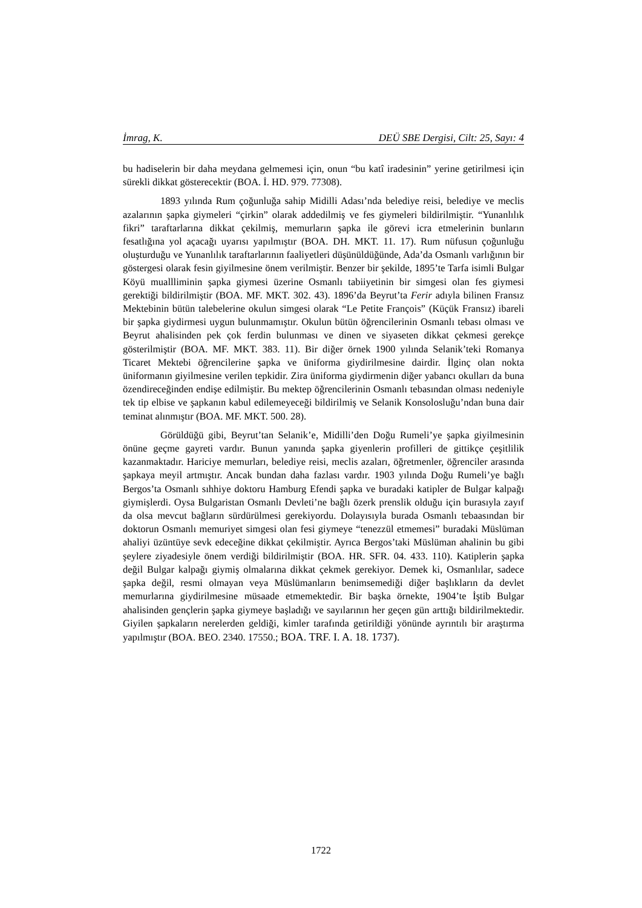İmrag, K. DEÜ SBE Dergisi, Cilt: 25, Sayı: 4
bu hadiselerin bir daha meydana gelmemesi için, onun “bu katî iradesinin” yerine getirilmesi için sürekli dikkat gösterecektir (BOA. İ. HD. 979. 77308).
1893 yılında Rum çoğunluğa sahip Midilli Adası’nda belediye reisi, belediye ve meclis azalarının şapka giymeleri “çirkin” olarak addedilmiş ve fes giymeleri bildirilmiştir. “Yunanlılık fikri” taraftarlarına dikkat çekilmiş, memurların şapka ile görevi icra etmelerinin bunların fesatlığına yol açacağı uyarısı yapılmıştır (BOA. DH. MKT. 11. 17). Rum nüfusun çoğunluğu oluşturduğu ve Yunanlılık taraftarlarının faaliyetleri düşünüldüğünde, Ada’da Osmanlı varlığının bir göstergesi olarak fesin giyilmesine önem verilmiştir. Benzer bir şekilde, 1895’te Tarfa isimli Bulgar Köyü muallliminin şapka giymesi üzerine Osmanlı tabiiyetinin bir simgesi olan fes giymesi gerektiği bildirilmiştir (BOA. MF. MKT. 302. 43). 1896’da Beyrut’ta Ferir adıyla bilinen Fransız Mektebinin bütün talebelerine okulun simgesi olarak “Le Petite François” (Küçük Fransız) ibareli bir şapka giydirmesi uygun bulunmamıştır. Okulun bütün öğrencilerinin Osmanlı tebası olması ve Beyrut ahalisinden pek çok ferdin bulunması ve dinen ve siyaseten dikkat çekmesi gerekçe gösterilmiştir (BOA. MF. MKT. 383. 11). Bir diğer örnek 1900 yılında Selanik’teki Romanya Ticaret Mektebi öğrencilerine şapka ve üniforma giydirilmesine dairdir. İlginç olan nokta üniformanın giyilmesine verilen tepkidir. Zira üniforma giydirmenin diğer yabancı okulları da buna özendireceğinden endişe edilmiştir. Bu mektep öğrencilerinin Osmanlı tebasından olması nedeniyle tek tip elbise ve şapkanın kabul edilemeyeceği bildirilmiş ve Selanik Konsolosluğu’ndan buna dair teminat alınmıştır (BOA. MF. MKT. 500. 28).
Görüldüğü gibi, Beyrut’tan Selanik’e, Midilli’den Doğu Rumeli’ye şapka giyilmesinin önüne geçme gayreti vardır. Bunun yanında şapka giyenlerin profilleri de gittikçe çeşitlilik kazanmaktadır. Hariciye memurları, belediye reisi, meclis azaları, öğretmenler, öğrenciler arasında şapkaya meyil artmıştır. Ancak bundan daha fazlası vardır. 1903 yılında Doğu Rumeli’ye bağlı Bergos’ta Osmanlı sıhhiye doktoru Hamburg Efendi şapka ve buradaki katipler de Bulgar kalpağı giymişlerdi. Oysa Bulgaristan Osmanlı Devleti’ne bağlı özerk prenslik olduğu için burasıyla zayıf da olsa mevcut bağların sürdürülmesi gerekiyordu. Dolayısıyla burada Osmanlı tebaasından bir doktorun Osmanlı memuriyet simgesi olan fesi giymeye “tenezzül etmemesi” buradaki Müslüman ahaliyi üzüntüye sevk edeceğine dikkat çekilmiştir. Ayrıca Bergos’taki Müslüman ahalinin bu gibi şeylere ziyadesiyle önem verdiği bildirilmiştir (BOA. HR. SFR. 04. 433. 110). Katiplerin şapka değil Bulgar kalpağı giymiş olmalarına dikkat çekmek gerekiyor. Demek ki, Osmanlılar, sadece şapka değil, resmi olmayan veya Müslümanların benimsemediği diğer başlıkların da devlet memurlarına giydirilmesine müsaade etmemektedir. Bir başka örnekte, 1904’te İştib Bulgar ahalisinden gençlerin şapka giymeye başladığı ve sayılarının her geçen gün arttığı bildirilmektedir. Giyilen şapkaların nerelerden geldiği, kimler tarafında getirildiği yönünde ayrıntılı bir araştırma yapılmıştır (BOA. BEO. 2340. 17550.; BOA. TRF. I. A. 18. 1737).
1722